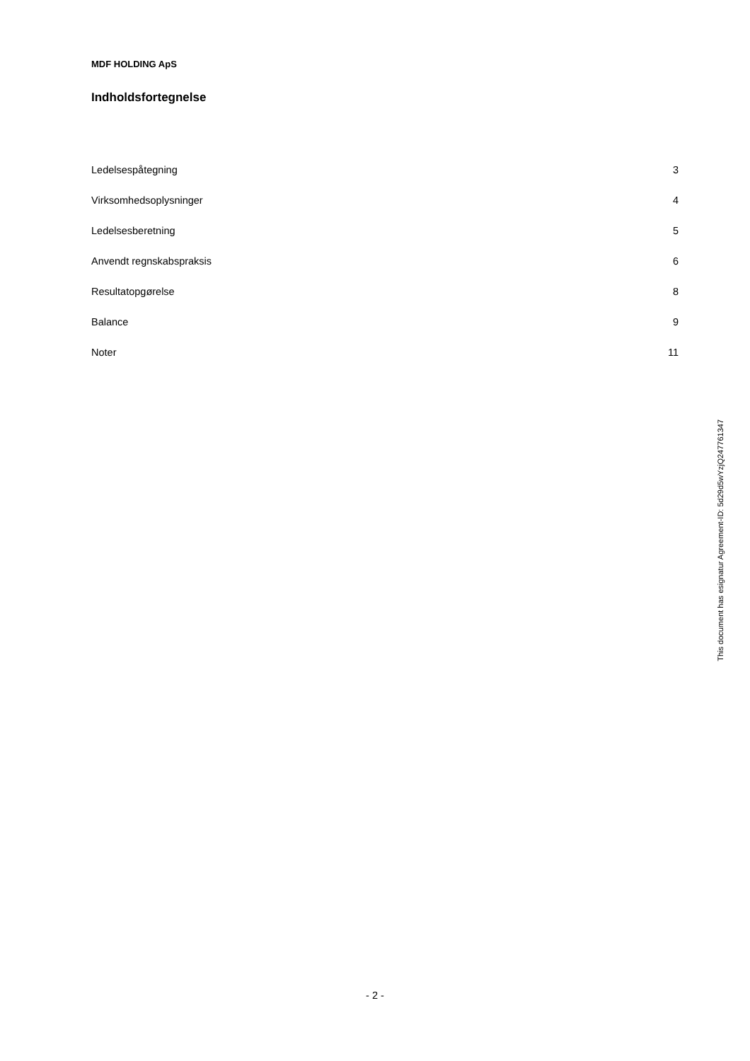MDF HOLDING ApS
Indholdsfortegnelse
| Ledelsespåtegning | 3 |
| Virksomhedsoplysninger | 4 |
| Ledelsesberetning | 5 |
| Anvendt regnskabspraksis | 6 |
| Resultatopgørelse | 8 |
| Balance | 9 |
| Noter | 11 |
This document has esignatur Agreement-ID: 5d29d5wYzjQ247761347
- 2 -